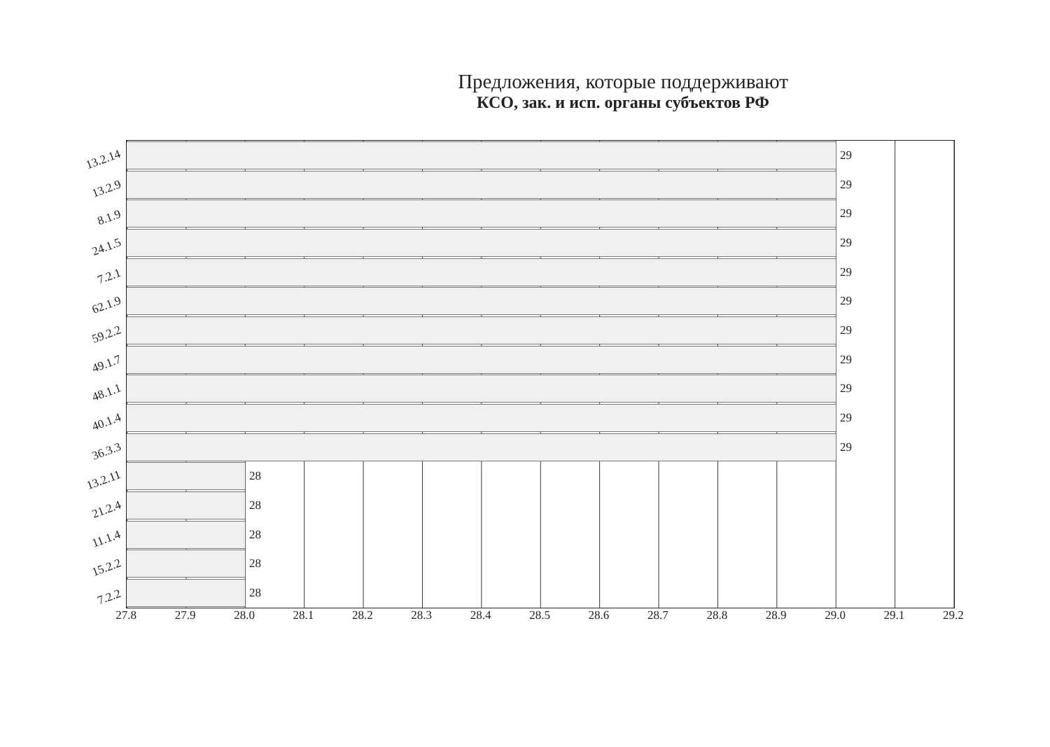Предложения, которые поддерживают
КСО, зак. и исп. органы субъектов РФ
13.2.14
29
13.2.9
29
8.1.9
29
24.1.5
29
7.2.1
29
62.1.9
29
59.2.2
29
49.1.7
29
48.1.1
29
40.1.4
29
36.3.3
29
13.2.11
28
21.2.4
28
11.1.4
28
15.2.2
28
7.2.2
28
27.8 27.9 28.0 28.1 28.2 28.3 28.4 28.5 28.6 28.7 28.8 28.9 29.0 29.1 29.2